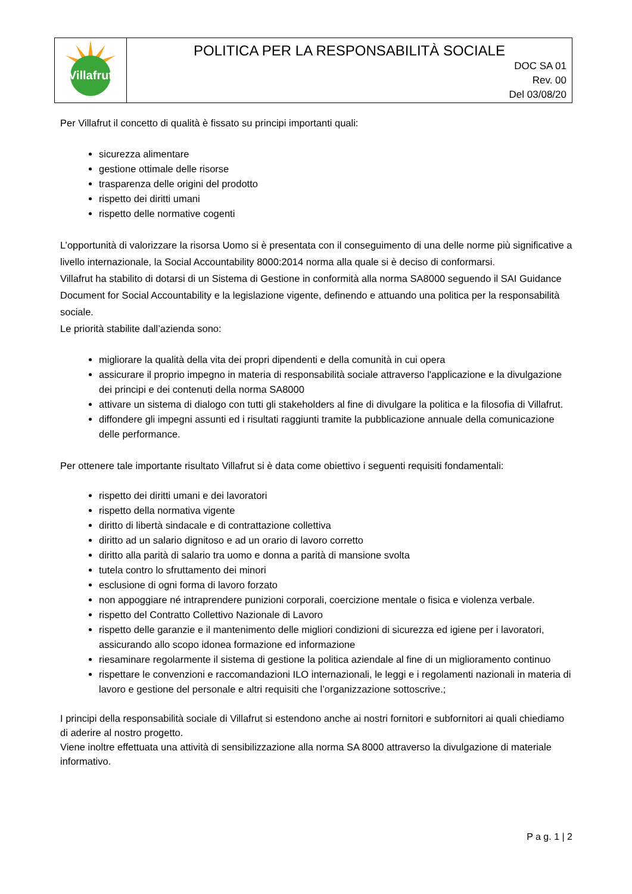| Villafrut | POLITICA PER LA RESPONSABILITÀ SOCIALE DOC SA 01 Rev. 00 Del 03/08/20 |
Per Villafrut il concetto di qualità è fissato su principi importanti quali:
sicurezza alimentare
gestione ottimale delle risorse
trasparenza delle origini del prodotto
rispetto dei diritti umani
rispetto delle normative cogenti
L’opportunità di valorizzare la risorsa Uomo si è presentata con il conseguimento di una delle norme più significative a livello internazionale, la Social Accountability 8000:2014 norma alla quale si è deciso di conformarsi.
Villafrut ha stabilito di dotarsi di un Sistema di Gestione in conformità alla norma SA8000 seguendo il SAI Guidance Document for Social Accountability e la legislazione vigente, definendo e attuando una politica per la responsabilità sociale.
Le priorità stabilite dall’azienda sono:
migliorare la qualità della vita dei propri dipendenti e della comunità in cui opera
assicurare il proprio impegno in materia di responsabilità sociale attraverso l'applicazione e la divulgazione dei principi e dei contenuti della norma SA8000
attivare un sistema di dialogo con tutti gli stakeholders al fine di divulgare la politica e la filosofia di Villafrut.
diffondere gli impegni assunti ed i risultati raggiunti tramite la pubblicazione annuale della comunicazione delle performance.
Per ottenere tale importante risultato Villafrut si è data come obiettivo i seguenti requisiti fondamentali:
rispetto dei diritti umani e dei lavoratori
rispetto della normativa vigente
diritto di libertà sindacale e di contrattazione collettiva
diritto ad un salario dignitoso e ad un orario di lavoro corretto
diritto alla parità di salario tra uomo e donna a parità di mansione svolta
tutela contro lo sfruttamento dei minori
esclusione di ogni forma di lavoro forzato
non appoggiare né intraprendere punizioni corporali, coercizione mentale o fisica e violenza verbale.
rispetto del Contratto Collettivo Nazionale di Lavoro
rispetto delle garanzie e il mantenimento delle migliori condizioni di sicurezza ed igiene per i lavoratori, assicurando allo scopo idonea formazione ed informazione
riesaminare regolarmente il sistema di gestione la politica aziendale al fine di un miglioramento continuo
rispettare le convenzioni e raccomandazioni ILO internazionali, le leggi e i regolamenti nazionali in materia di lavoro e gestione del personale e altri requisiti che l’organizzazione sottoscrive.;
I principi della responsabilità sociale di Villafrut si estendono anche ai nostri fornitori e subfornitori ai quali chiediamo di aderire al nostro progetto.
Viene inoltre effettuata una attività di sensibilizzazione alla norma SA 8000 attraverso la divulgazione di materiale informativo.
P a g. 1 | 2